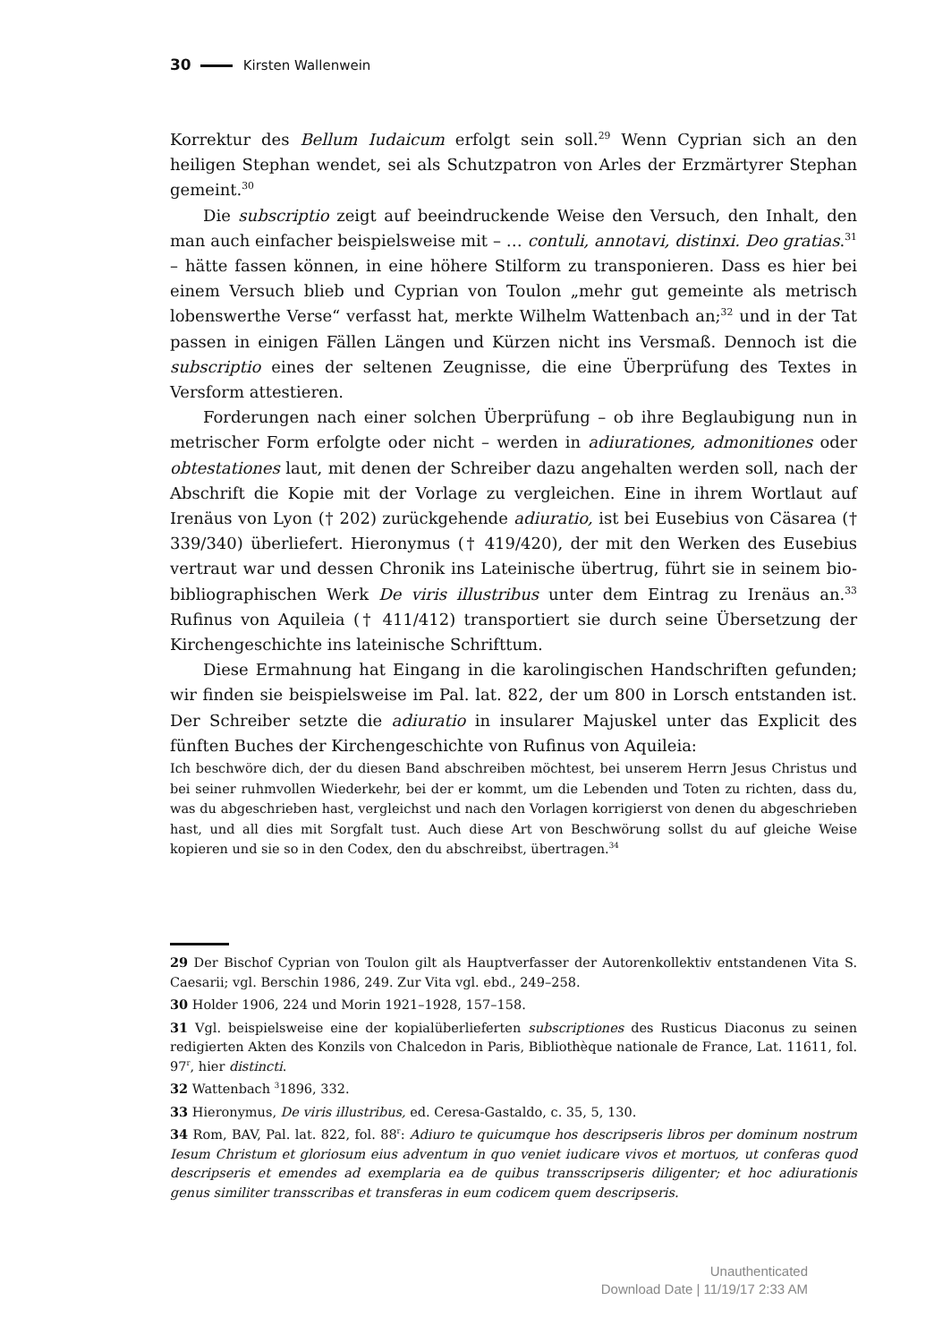30 Kirsten Wallenwein
Korrektur des Bellum Iudaicum erfolgt sein soll.<sup>29</sup> Wenn Cyprian sich an den heiligen Stephan wendet, sei als Schutzpatron von Arles der Erzmärtyrer Stephan gemeint.<sup>30</sup>
Die subscriptio zeigt auf beeindruckende Weise den Versuch, den Inhalt, den man auch einfacher beispielsweise mit – … contuli, annotavi, distinxi. Deo gratias.<sup>31</sup> – hätte fassen können, in eine höhere Stilform zu transponieren. Dass es hier bei einem Versuch blieb und Cyprian von Toulon „mehr gut gemeinte als metrisch lobenswerthe Verse“ verfasst hat, merkte Wilhelm Wattenbach an;<sup>32</sup> und in der Tat passen in einigen Fällen Längen und Kürzen nicht ins Versmaß. Dennoch ist die subscriptio eines der seltenen Zeugnisse, die eine Überprüfung des Textes in Versform attestieren.
Forderungen nach einer solchen Überprüfung – ob ihre Beglaubigung nun in metrischer Form erfolgte oder nicht – werden in adiurationes, admonitiones oder obtestationes laut, mit denen der Schreiber dazu angehalten werden soll, nach der Abschrift die Kopie mit der Vorlage zu vergleichen. Eine in ihrem Wortlaut auf Irenäus von Lyon († 202) zurückgehende adiuratio, ist bei Eusebius von Cäsarea († 339/340) überliefert. Hieronymus († 419/420), der mit den Werken des Eusebius vertraut war und dessen Chronik ins Lateinische übertrug, führt sie in seinem bio-bibliographischen Werk De viris illustribus unter dem Eintrag zu Irenäus an.<sup>33</sup> Rufinus von Aquileia († 411/412) transportiert sie durch seine Übersetzung der Kirchengeschichte ins lateinische Schrifttum.
Diese Ermahnung hat Eingang in die karolingischen Handschriften gefunden; wir finden sie beispielsweise im Pal. lat. 822, der um 800 in Lorsch entstanden ist. Der Schreiber setzte die adiuratio in insularer Majuskel unter das Explicit des fünften Buches der Kirchengeschichte von Rufinus von Aquileia:
Ich beschwöre dich, der du diesen Band abschreiben möchtest, bei unserem Herrn Jesus Christus und bei seiner ruhmvollen Wiederkehr, bei der er kommt, um die Lebenden und Toten zu richten, dass du, was du abgeschrieben hast, vergleichst und nach den Vorlagen korrigierst von denen du abgeschrieben hast, und all dies mit Sorgfalt tust. Auch diese Art von Beschwörung sollst du auf gleiche Weise kopieren und sie so in den Codex, den du abschreibst, übertragen.<sup>34</sup>
29 Der Bischof Cyprian von Toulon gilt als Hauptverfasser der Autorenkollektiv entstandenen Vita S. Caesarii; vgl. Berschin 1986, 249. Zur Vita vgl. ebd., 249–258.
30 Holder 1906, 224 und Morin 1921–1928, 157–158.
31 Vgl. beispielsweise eine der kopialüberlieferten subscriptiones des Rusticus Diaconus zu seinen redigierten Akten des Konzils von Chalcedon in Paris, Bibliothèque nationale de France, Lat. 11611, fol. 97<sup>r</sup>, hier distincti.
32 Wattenbach <sup>3</sup>1896, 332.
33 Hieronymus, De viris illustribus, ed. Ceresa-Gastaldo, c. 35, 5, 130.
34 Rom, BAV, Pal. lat. 822, fol. 88<sup>r</sup>: Adiuro te quicumque hos descripseris libros per dominum nostrum Iesum Christum et gloriosum eius adventum in quo veniet iudicare vivos et mortuos, ut conferas quod descripseris et emendes ad exemplaria ea de quibus transscripseris diligenter; et hoc adiurationis genus similiter transscribas et transferas in eum codicem quem descripseris.
Unauthenticated
Download Date | 11/19/17 2:33 AM